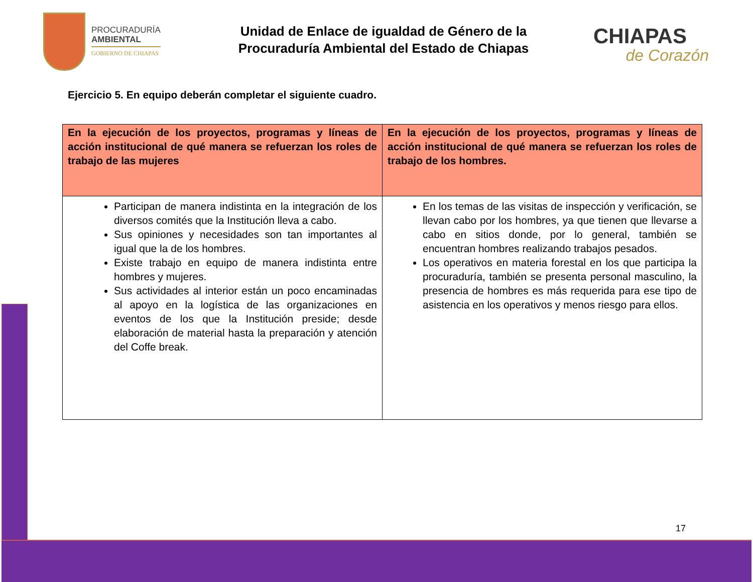PROCURADURÍA
AMBIENTAL
GOBIERNO DE CHIAPAS
Unidad de Enlace de igualdad de Género de la
Procuraduría Ambiental del Estado de Chiapas
CHIAPAS
de Corazón
Ejercicio 5. En equipo deberán completar el siguiente cuadro.
| En la ejecución de los proyectos, programas y líneas de acción institucional de qué manera se refuerzan los roles de trabajo de las mujeres | En la ejecución de los proyectos, programas y líneas de acción institucional de qué manera se refuerzan los roles de trabajo de los hombres. |
| --- | --- |
| Participan de manera indistinta en la integración de los diversos comités que la Institución lleva a cabo. Sus opiniones y necesidades son tan importantes al igual que la de los hombres. Existe trabajo en equipo de manera indistinta entre hombres y mujeres. Sus actividades al interior están un poco encaminadas al apoyo en la logística de las organizaciones en eventos de los que la Institución preside; desde elaboración de material hasta la preparación y atención del Coffe break. | En los temas de las visitas de inspección y verificación, se llevan cabo por los hombres, ya que tienen que llevarse a cabo en sitios donde, por lo general, también se encuentran hombres realizando trabajos pesados. Los operativos en materia forestal en los que participa la procuraduría, también se presenta personal masculino, la presencia de hombres es más requerida para ese tipo de asistencia en los operativos y menos riesgo para ellos. |
17